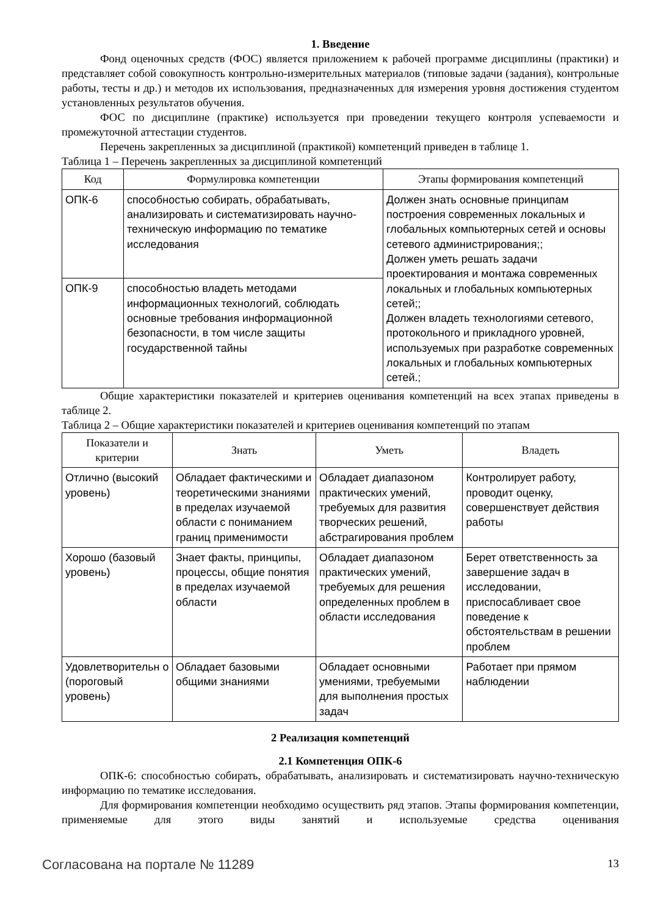1. Введение
Фонд оценочных средств (ФОС) является приложением к рабочей программе дисциплины (практики) и представляет собой совокупность контрольно-измерительных материалов (типовые задачи (задания), контрольные работы, тесты и др.) и методов их использования, предназначенных для измерения уровня достижения студентом установленных результатов обучения.
ФОС по дисциплине (практике) используется при проведении текущего контроля успеваемости и промежуточной аттестации студентов.
Перечень закрепленных за дисциплиной (практикой) компетенций приведен в таблице 1.
Таблица 1 – Перечень закрепленных за дисциплиной компетенций
| Код | Формулировка компетенции | Этапы формирования компетенций |
| --- | --- | --- |
| ОПК-6 | способностью собирать, обрабатывать, анализировать и систематизировать научно-техническую информацию по тематике исследования | Должен знать основные принципам построения современных локальных и глобальных компьютерных сетей и основы сетевого администрирования;; Должен уметь решать задачи проектирования и монтажа современных локальных и глобальных компьютерных сетей;; Должен владеть технологиями сетевого, протокольного и прикладного уровней, используемых при разработке современных локальных и глобальных компьютерных сетей.; |
| ОПК-9 | способностью владеть методами информационных технологий, соблюдать основные требования информационной безопасности, в том числе защиты государственной тайны | |
Общие характеристики показателей и критериев оценивания компетенций на всех этапах приведены в таблице 2.
Таблица 2 – Общие характеристики показателей и критериев оценивания компетенций по этапам
| Показатели и критерии | Знать | Уметь | Владеть |
| --- | --- | --- | --- |
| Отлично (высокий уровень) | Обладает фактическими и теоретическими знаниями в пределах изучаемой области с пониманием границ применимости | Обладает диапазоном практических умений, требуемых для развития творческих решений, абстрагирования проблем | Контролирует работу, проводит оценку, совершенствует действия работы |
| Хорошо (базовый уровень) | Знает факты, принципы, процессы, общие понятия в пределах изучаемой области | Обладает диапазоном практических умений, требуемых для решения определенных проблем в области исследования | Берет ответственность за завершение задач в исследовании, приспосабливает свое поведение к обстоятельствам в решении проблем |
| Удовлетворительн о (пороговый уровень) | Обладает базовыми общими знаниями | Обладает основными умениями, требуемыми для выполнения простых задач | Работает при прямом наблюдении |
2 Реализация компетенций
2.1 Компетенция ОПК-6
ОПК-6: способностью собирать, обрабатывать, анализировать и систематизировать научно-техническую информацию по тематике исследования.
Для формирования компетенции необходимо осуществить ряд этапов. Этапы формирования компетенции, применяемые для этого виды занятий и используемые средства оценивания
Согласована на портале № 11289 13